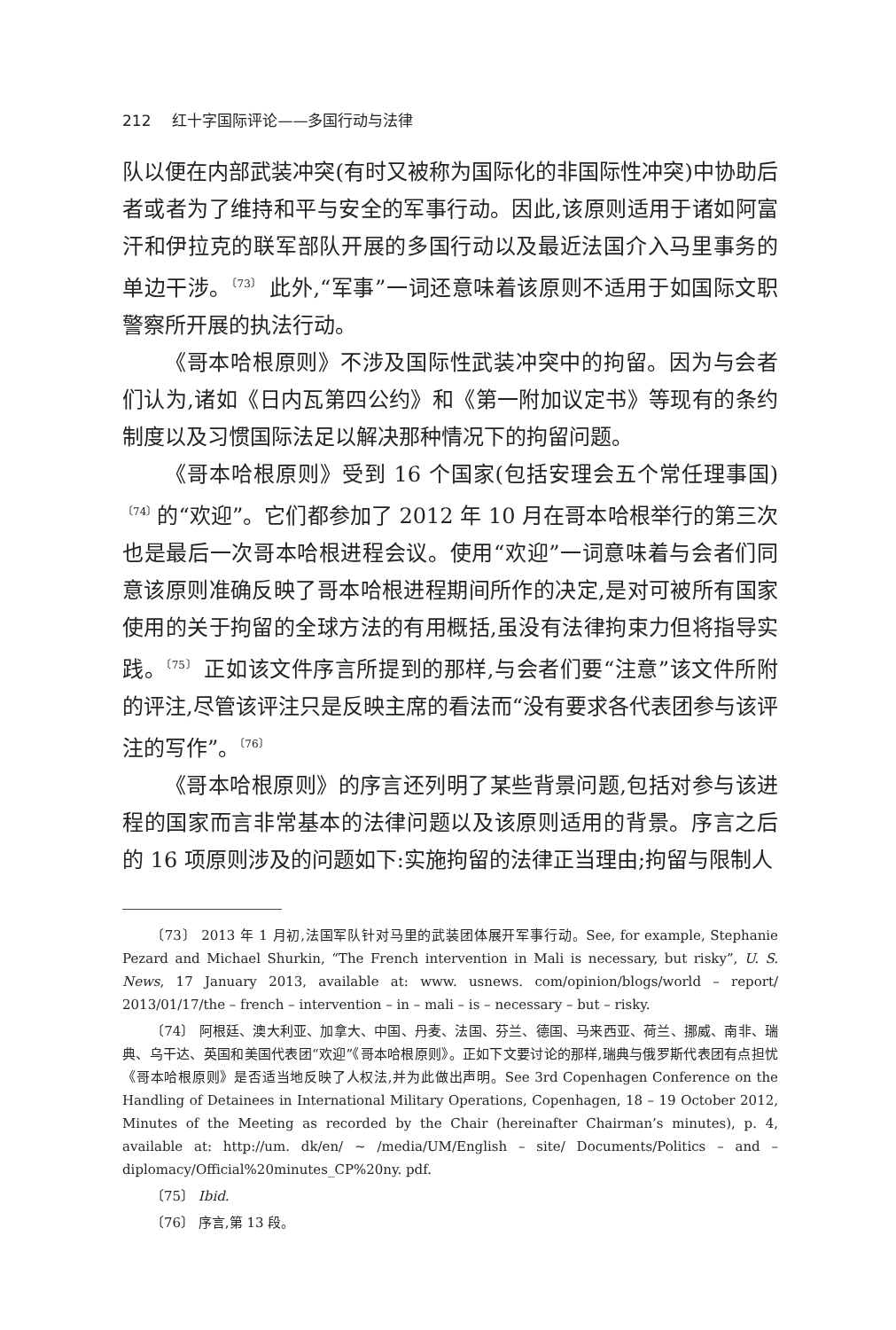212 红十字国际评论——多国行动与法律
队以便在内部武装冲突(有时又被称为国际化的非国际性冲突)中协助后者或者为了维持和平与安全的军事行动。因此,该原则适用于诸如阿富汗和伊拉克的联军部队开展的多国行动以及最近法国介入马里事务的单边干涉。<sup>〔73〕</sup> 此外,“军事”一词还意味着该原则不适用于如国际文职警察所开展的执法行动。
《哥本哈根原则》不涉及国际性武装冲突中的拘留。因为与会者们认为,诸如《日内瓦第四公约》和《第一附加议定书》等现有的条约制度以及习惯国际法足以解决那种情况下的拘留问题。
《哥本哈根原则》受到 16 个国家(包括安理会五个常任理事国)<sup>〔74〕</sup>的“欢迎”。它们都参加了 2012 年 10 月在哥本哈根举行的第三次也是最后一次哥本哈根进程会议。使用“欢迎”一词意味着与会者们同意该原则准确反映了哥本哈根进程期间所作的决定,是对可被所有国家使用的关于拘留的全球方法的有用概括,虽没有法律拘束力但将指导实践。<sup>〔75〕</sup> 正如该文件序言所提到的那样,与会者们要“注意”该文件所附的评注,尽管该评注只是反映主席的看法而“没有要求各代表团参与该评注的写作”。<sup>〔76〕</sup>
《哥本哈根原则》的序言还列明了某些背景问题,包括对参与该进程的国家而言非常基本的法律问题以及该原则适用的背景。序言之后的 16 项原则涉及的问题如下:实施拘留的法律正当理由;拘留与限制人
〔73〕 2013 年 1 月初,法国军队针对马里的武装团体展开军事行动。See, for example, Stephanie Pezard and Michael Shurkin, “The French intervention in Mali is necessary, but risky”, U. S. News, 17 January 2013, available at: www. usnews. com/opinion/blogs/world – report/ 2013/01/17/the – french – intervention – in – mali – is – necessary – but – risky.
〔74〕 阿根廷、澳大利亚、加拿大、中国、丹麦、法国、芬兰、德国、马来西亚、荷兰、挪威、南非、瑞典、乌干达、英国和美国代表团“欢迎”《哥本哈根原则》。正如下文要讨论的那样,瑞典与俄罗斯代表团有点担忧《哥本哈根原则》是否适当地反映了人权法,并为此做出声明。See 3rd Copenhagen Conference on the Handling of Detainees in International Military Operations, Copenhagen, 18 – 19 October 2012, Minutes of the Meeting as recorded by the Chair (hereinafter Chairman’s minutes), p. 4, available at: http://um. dk/en/ ~ /media/UM/English – site/ Documents/Politics – and – diplomacy/Official%20minutes_CP%20ny. pdf.
〔75〕 Ibid.
〔76〕 序言,第 13 段。